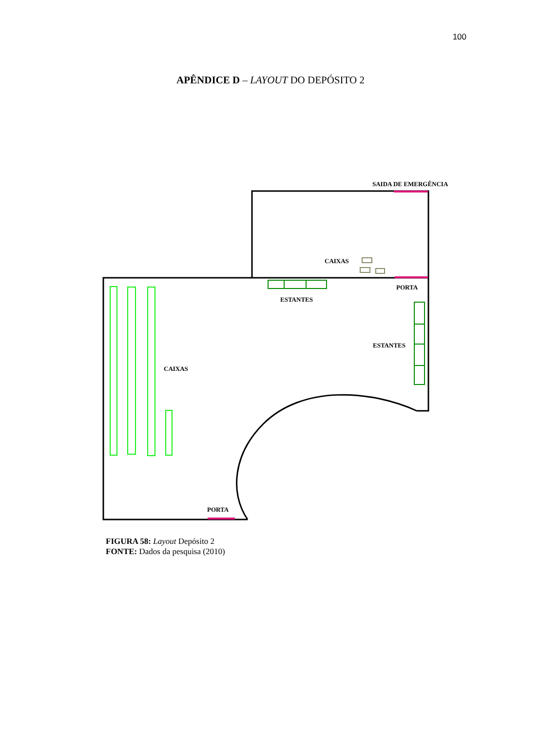100
APÊNDICE D – LAYOUT DO DEPÓSITO 2
SAIDA DE EMERGÊNCIA
CAIXAS
PORTA
ESTANTES
ESTANTES
CAIXAS
PORTA
FIGURA 58: Layout Depósito 2
FONTE: Dados da pesquisa (2010)